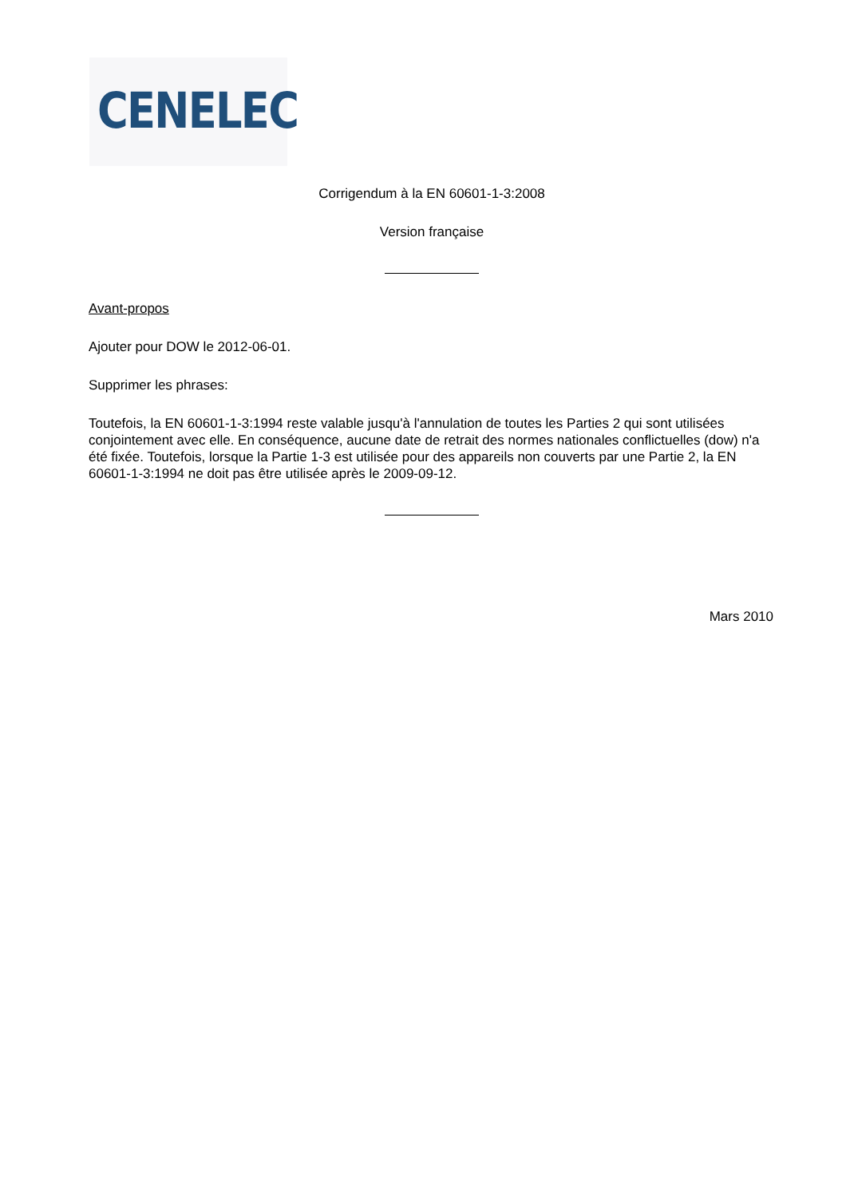CENELEC
Corrigendum à la EN 60601-1-3:2008
Version française
Avant-propos
Ajouter pour DOW le 2012-06-01.
Supprimer les phrases:
Toutefois, la EN 60601-1-3:1994 reste valable jusqu'à l'annulation de toutes les Parties 2 qui sont utilisées conjointement avec elle. En conséquence, aucune date de retrait des normes nationales conflictuelles (dow) n'a été fixée. Toutefois, lorsque la Partie 1-3 est utilisée pour des appareils non couverts par une Partie 2, la EN 60601-1-3:1994 ne doit pas être utilisée après le 2009-09-12.
Mars 2010